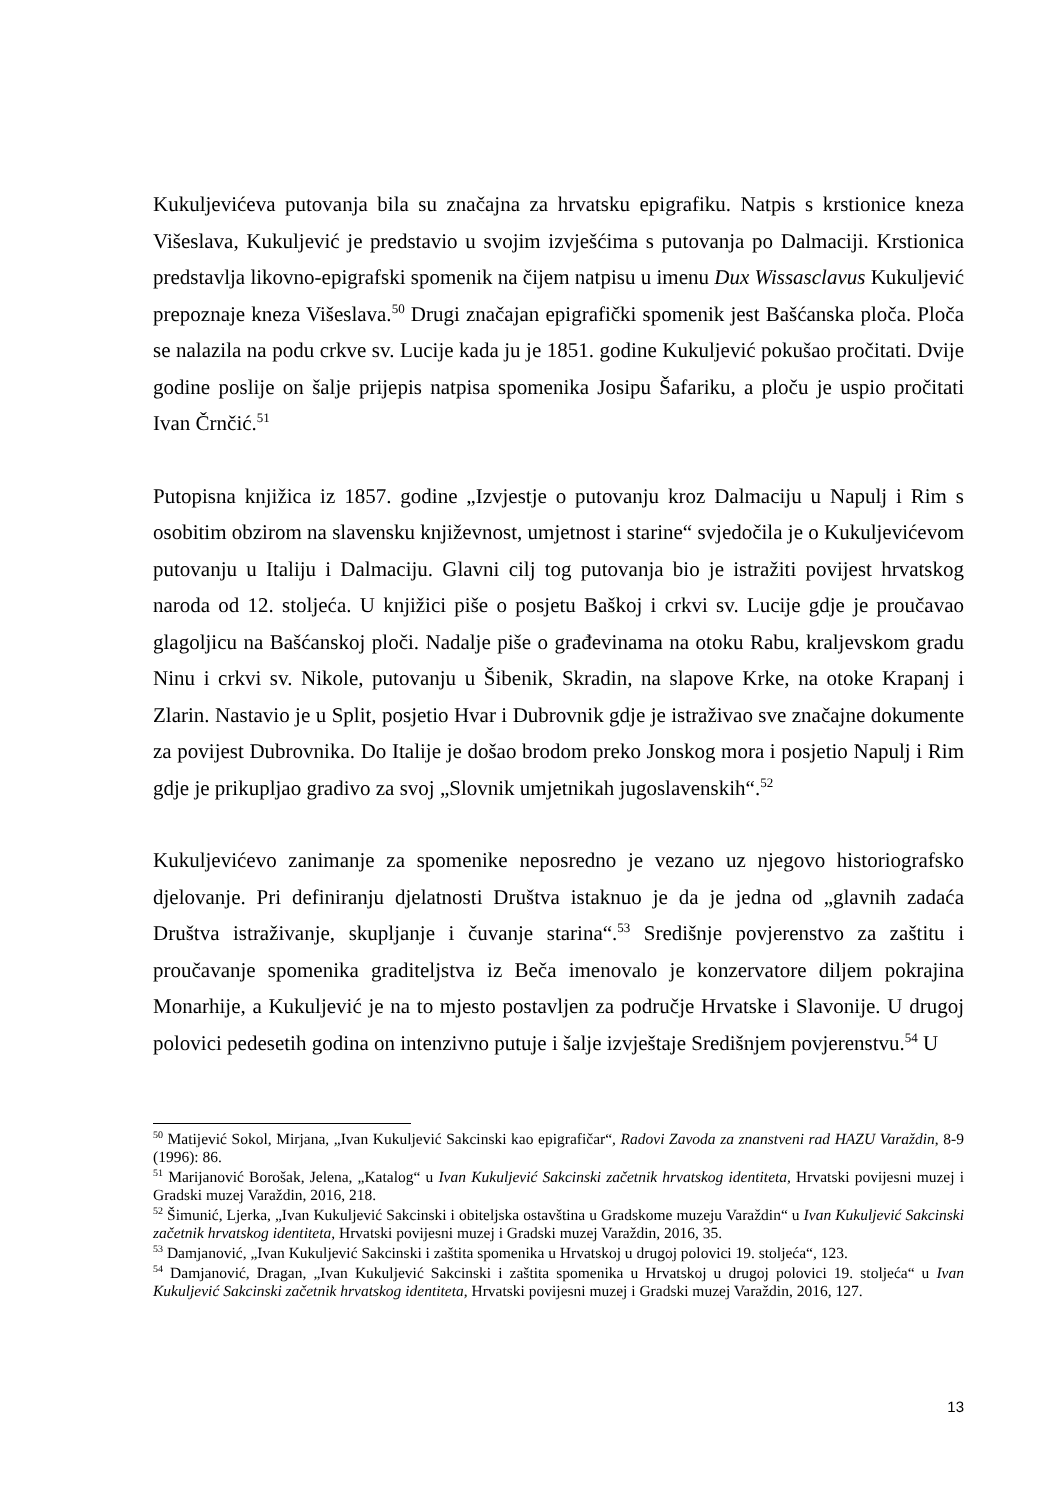Kukuljevićeva putovanja bila su značajna za hrvatsku epigrafiku. Natpis s krstionice kneza Višeslava, Kukuljević je predstavio u svojim izvješćima s putovanja po Dalmaciji. Krstionica predstavlja likovno-epigrafski spomenik na čijem natpisu u imenu Dux Wissasclavus Kukuljević prepoznaje kneza Višeslava.<sup>50</sup> Drugi značajan epigrafički spomenik jest Bašćanska ploča. Ploča se nalazila na podu crkve sv. Lucije kada ju je 1851. godine Kukuljević pokušao pročitati. Dvije godine poslije on šalje prijepis natpisa spomenika Josipu Šafariku, a ploču je uspio pročitati Ivan Črnčić.<sup>51</sup>
Putopisna knjižica iz 1857. godine „Izvjestje o putovanju kroz Dalmaciju u Napulj i Rim s osobitim obzirom na slavensku književnost, umjetnost i starine“ svjedočila je o Kukuljevićevom putovanju u Italiju i Dalmaciju. Glavni cilj tog putovanja bio je istražiti povijest hrvatskog naroda od 12. stoljeća. U knjižici piše o posjetu Baškoj i crkvi sv. Lucije gdje je proučavao glagoljicu na Bašćanskoj ploči. Nadalje piše o građevinama na otoku Rabu, kraljevskom gradu Ninu i crkvi sv. Nikole, putovanju u Šibenik, Skradin, na slapove Krke, na otoke Krapanj i Zlarin. Nastavio je u Split, posjetio Hvar i Dubrovnik gdje je istraživao sve značajne dokumente za povijest Dubrovnika. Do Italije je došao brodom preko Jonskog mora i posjetio Napulj i Rim gdje je prikupljao gradivo za svoj „Slovnik umjetnikah jugoslavenskih“.<sup>52</sup>
Kukuljevićevo zanimanje za spomenike neposredno je vezano uz njegovo historiografsko djelovanje. Pri definiranju djelatnosti Društva istaknuo je da je jedna od „glavnih zadaća Društva istraživanje, skupljanje i čuvanje starina“.<sup>53</sup> Središnje povjerenstvo za zaštitu i proučavanje spomenika graditeljstva iz Beča imenovalo je konzervatore diljem pokrajina Monarhije, a Kukuljević je na to mjesto postavljen za područje Hrvatske i Slavonije. U drugoj polovici pedesetih godina on intenzivno putuje i šalje izvještaje Središnjem povjerenstvu.<sup>54</sup> U
<sup>50</sup> Matijević Sokol, Mirjana, „Ivan Kukuljević Sakcinski kao epigrafičar“, Radovi Zavoda za znanstveni rad HAZU Varaždin, 8-9 (1996): 86.
<sup>51</sup> Marijanović Borošak, Jelena, „Katalog“ u Ivan Kukuljević Sakcinski začetnik hrvatskog identiteta, Hrvatski povijesni muzej i Gradski muzej Varaždin, 2016, 218.
<sup>52</sup> Šimunić, Ljerka, „Ivan Kukuljević Sakcinski i obiteljska ostavština u Gradskome muzeju Varaždin“ u Ivan Kukuljević Sakcinski začetnik hrvatskog identiteta, Hrvatski povijesni muzej i Gradski muzej Varaždin, 2016, 35.
<sup>53</sup> Damjanović, „Ivan Kukuljević Sakcinski i zaštita spomenika u Hrvatskoj u drugoj polovici 19. stoljeća“, 123.
<sup>54</sup> Damjanović, Dragan, „Ivan Kukuljević Sakcinski i zaštita spomenika u Hrvatskoj u drugoj polovici 19. stoljeća“ u Ivan Kukuljević Sakcinski začetnik hrvatskog identiteta, Hrvatski povijesni muzej i Gradski muzej Varaždin, 2016, 127.
13